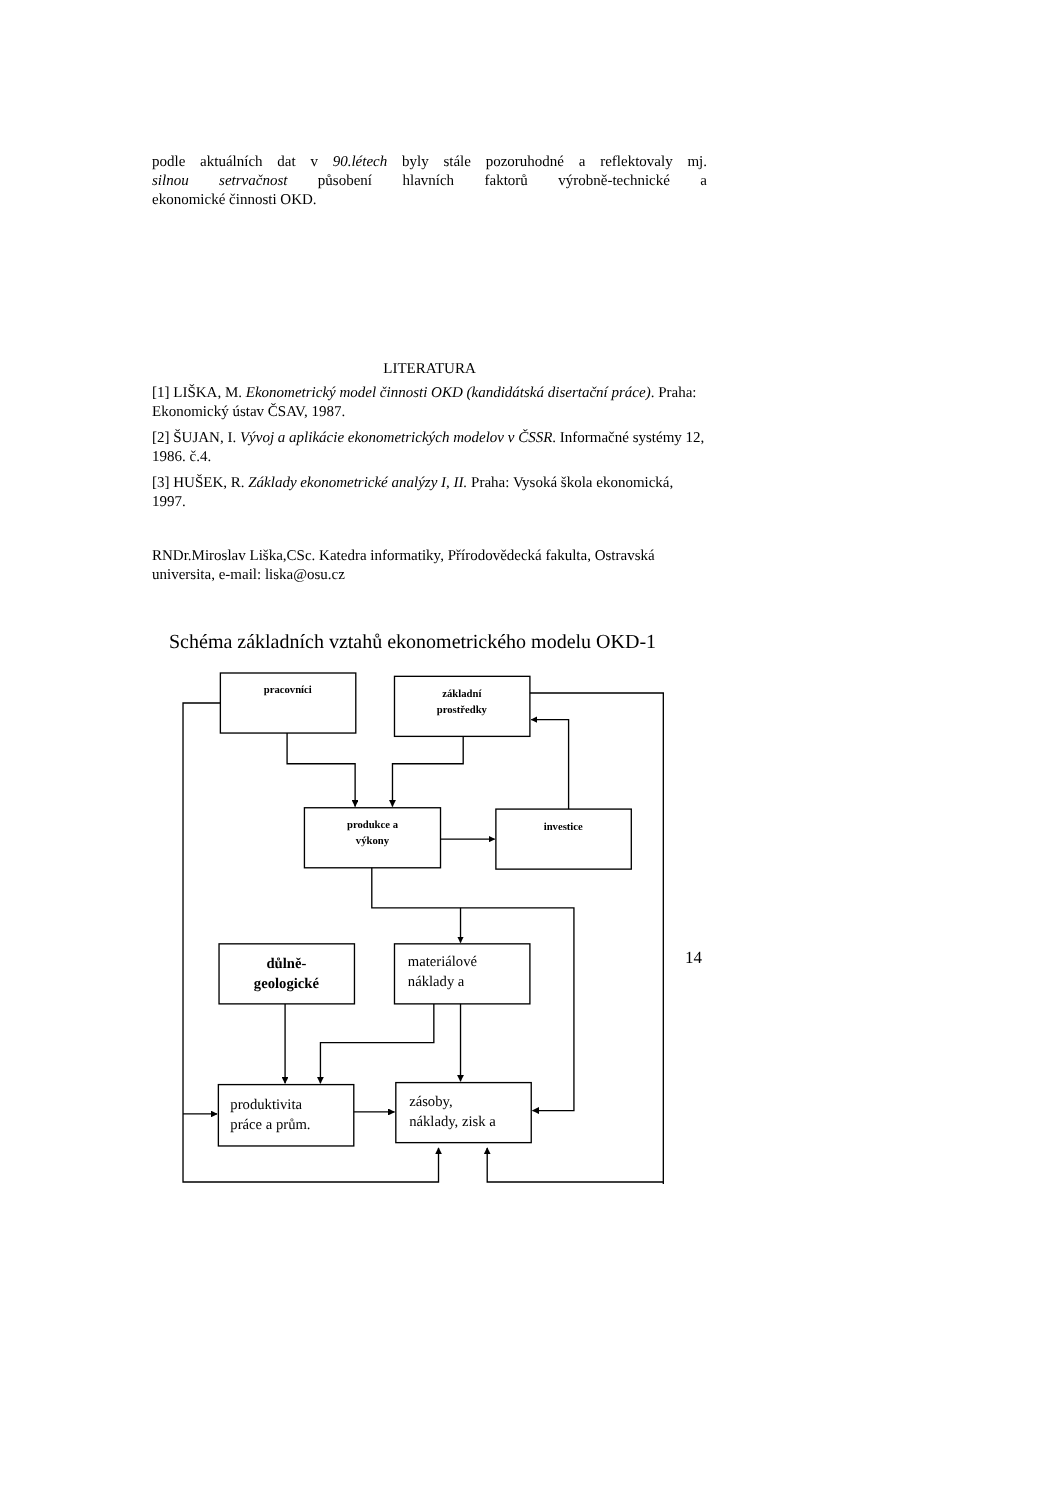podle aktuálních dat v 90.létech byly stále pozoruhodné a reflektovaly mj.
silnou setrvačnost působení hlavních faktorů výrobně-technické a
ekonomické činnosti OKD.
LITERATURA
[1] LIŠKA, M. Ekonometrický model činnosti OKD (kandidátská disertační práce). Praha: Ekonomický ústav ČSAV, 1987.
[2] ŠUJAN, I. Vývoj a aplikácie ekonometrických modelov v ČSSR. Informačné systémy 12, 1986. č.4.
[3] HUŠEK, R. Základy ekonometrické analýzy I, II. Praha: Vysoká škola ekonomická, 1997.
RNDr.Miroslav Liška,CSc. Katedra informatiky, Přírodovědecká fakulta, Ostravská universita, e-mail: liska@osu.cz
Schéma základních vztahů ekonometrického modelu OKD-1
pracovníci
základní
prostředky
produkce a
výkony
investice
důlně-
geologické
materiálové
náklady a
produktivita
práce a prům.
zásoby,
náklady, zisk a
14